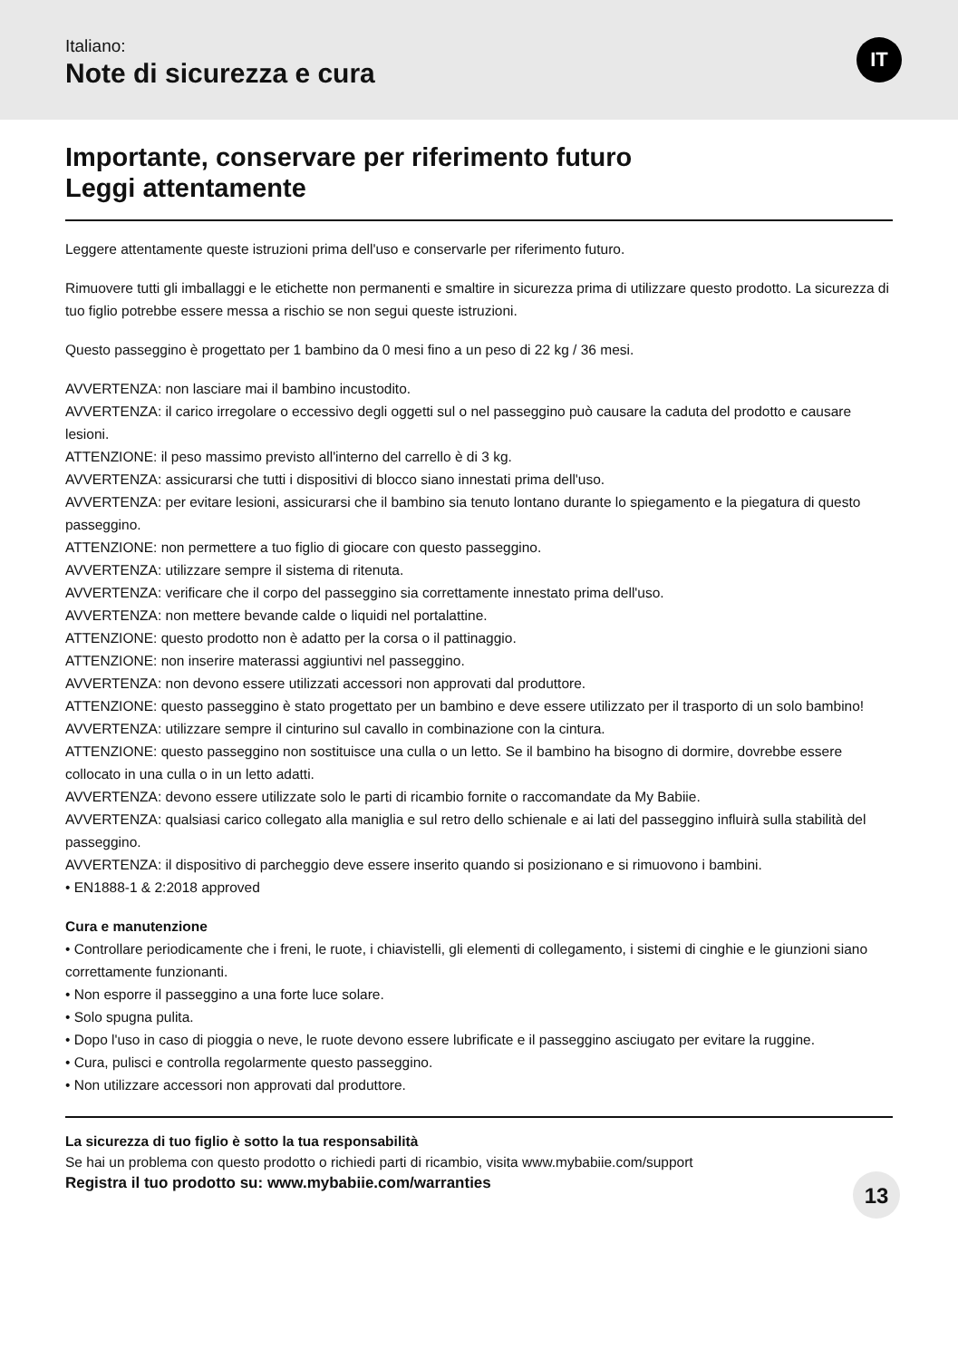Italiano:
Note di sicurezza e cura
IT
Importante, conservare per riferimento futuro
Leggi attentamente
Leggere attentamente queste istruzioni prima dell'uso e conservarle per riferimento futuro.
Rimuovere tutti gli imballaggi e le etichette non permanenti e smaltire in sicurezza prima di utilizzare questo prodotto. La sicurezza di tuo figlio potrebbe essere messa a rischio se non segui queste istruzioni.
Questo passeggino è progettato per 1 bambino da 0 mesi fino a un peso di 22 kg / 36 mesi.
AVVERTENZA: non lasciare mai il bambino incustodito.
AVVERTENZA: il carico irregolare o eccessivo degli oggetti sul o nel passeggino può causare la caduta del prodotto e causare lesioni.
ATTENZIONE: il peso massimo previsto all'interno del carrello è di 3 kg.
AVVERTENZA: assicurarsi che tutti i dispositivi di blocco siano innestati prima dell'uso.
AVVERTENZA: per evitare lesioni, assicurarsi che il bambino sia tenuto lontano durante lo spiegamento e la piegatura di questo passeggino.
ATTENZIONE: non permettere a tuo figlio di giocare con questo passeggino.
AVVERTENZA: utilizzare sempre il sistema di ritenuta.
AVVERTENZA: verificare che il corpo del passeggino sia correttamente innestato prima dell'uso.
AVVERTENZA: non mettere bevande calde o liquidi nel portalattine.
ATTENZIONE: questo prodotto non è adatto per la corsa o il pattinaggio.
ATTENZIONE: non inserire materassi aggiuntivi nel passeggino.
AVVERTENZA: non devono essere utilizzati accessori non approvati dal produttore.
ATTENZIONE: questo passeggino è stato progettato per un bambino e deve essere utilizzato per il trasporto di un solo bambino!
AVVERTENZA: utilizzare sempre il cinturino sul cavallo in combinazione con la cintura.
ATTENZIONE: questo passeggino non sostituisce una culla o un letto. Se il bambino ha bisogno di dormire, dovrebbe essere collocato in una culla o in un letto adatti.
AVVERTENZA: devono essere utilizzate solo le parti di ricambio fornite o raccomandate da My Babiie.
AVVERTENZA: qualsiasi carico collegato alla maniglia e sul retro dello schienale e ai lati del passeggino influirà sulla stabilità del passeggino.
AVVERTENZA: il dispositivo di parcheggio deve essere inserito quando si posizionano e si rimuovono i bambini.
• EN1888-1 & 2:2018 approved
Cura e manutenzione
• Controllare periodicamente che i freni, le ruote, i chiavistelli, gli elementi di collegamento, i sistemi di cinghie e le giunzioni siano correttamente funzionanti.
• Non esporre il passeggino a una forte luce solare.
• Solo spugna pulita.
• Dopo l'uso in caso di pioggia o neve, le ruote devono essere lubrificate e il passeggino asciugato per evitare la ruggine.
• Cura, pulisci e controlla regolarmente questo passeggino.
• Non utilizzare accessori non approvati dal produttore.
La sicurezza di tuo figlio è sotto la tua responsabilità
Se hai un problema con questo prodotto o richiedi parti di ricambio, visita www.mybabiie.com/support
Registra il tuo prodotto su: www.mybabiie.com/warranties
13